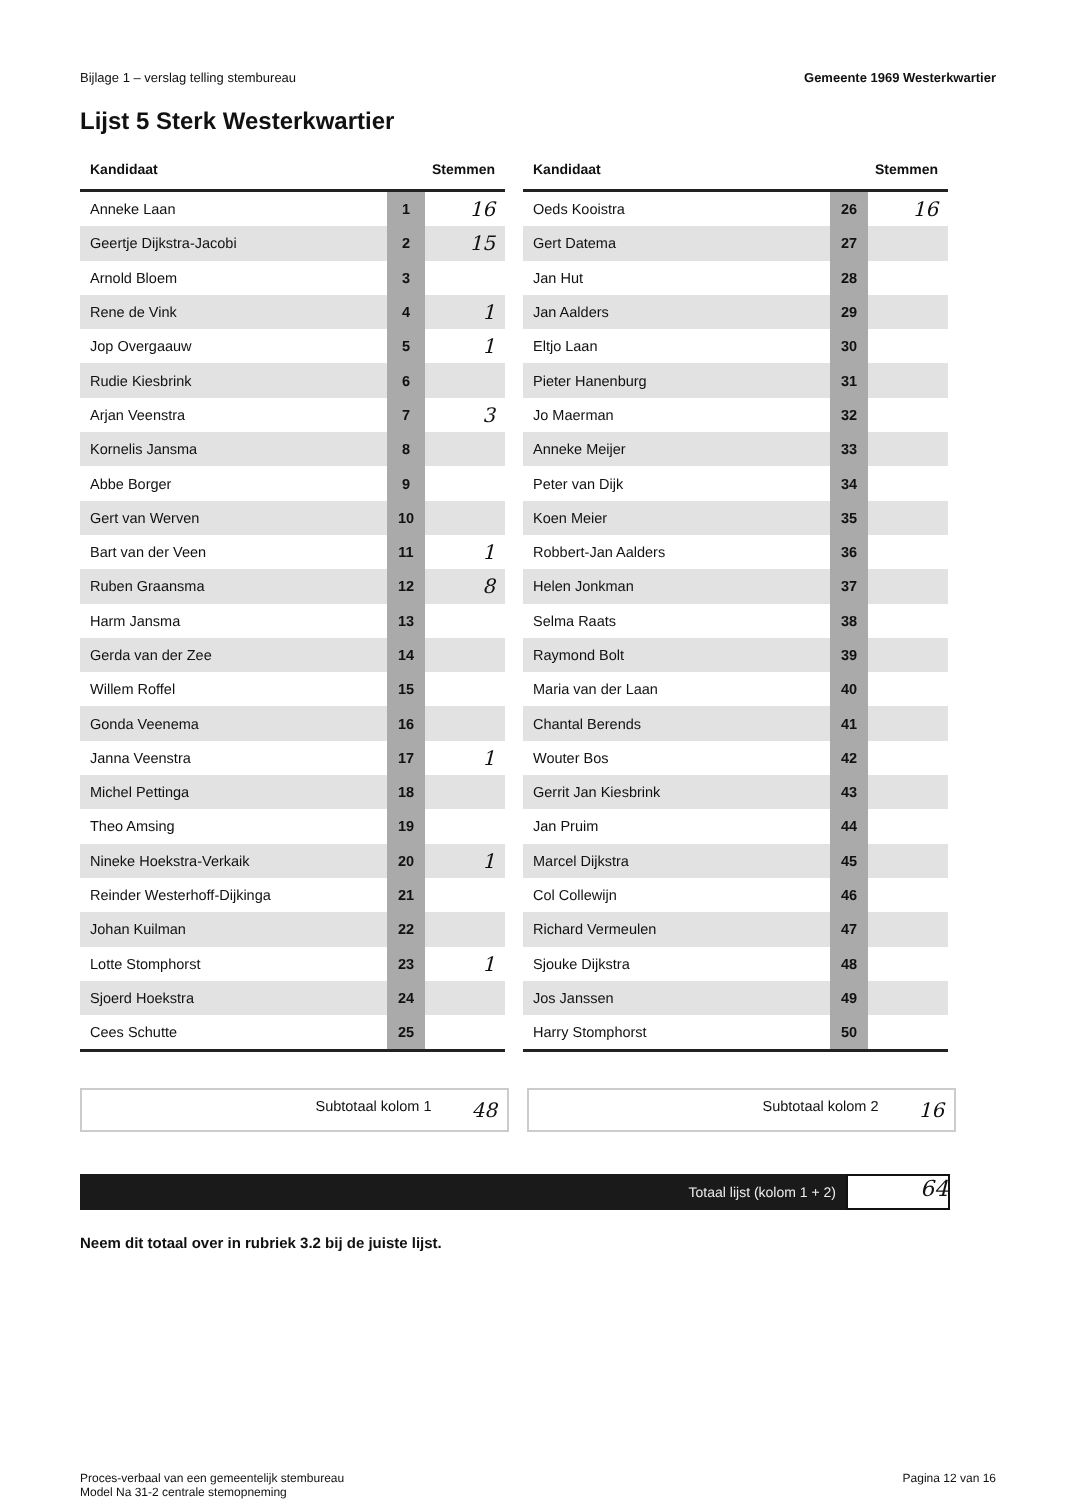Bijlage 1 – verslag telling stembureau
Gemeente 1969 Westerkwartier
Lijst 5 Sterk Westerkwartier
| Kandidaat | Stemmen | |
| --- | --- | --- |
| Anneke Laan | 1 | 16 |
| Geertje Dijkstra-Jacobi | 2 | 15 |
| Arnold Bloem | 3 | |
| Rene de Vink | 4 | 1 |
| Jop Overgaauw | 5 | 1 |
| Rudie Kiesbrink | 6 | |
| Arjan Veenstra | 7 | 3 |
| Kornelis Jansma | 8 | |
| Abbe Borger | 9 | |
| Gert van Werven | 10 | |
| Bart van der Veen | 11 | 1 |
| Ruben Graansma | 12 | 8 |
| Harm Jansma | 13 | |
| Gerda van der Zee | 14 | |
| Willem Roffel | 15 | |
| Gonda Veenema | 16 | |
| Janna Veenstra | 17 | 1 |
| Michel Pettinga | 18 | |
| Theo Amsing | 19 | |
| Nineke Hoekstra-Verkaik | 20 | 1 |
| Reinder Westerhoff-Dijkinga | 21 | |
| Johan Kuilman | 22 | |
| Lotte Stomphorst | 23 | 1 |
| Sjoerd Hoekstra | 24 | |
| Cees Schutte | 25 | |
| Kandidaat | Stemmen | |
| --- | --- | --- |
| Oeds Kooistra | 26 | 16 |
| Gert Datema | 27 | |
| Jan Hut | 28 | |
| Jan Aalders | 29 | |
| Eltjo Laan | 30 | |
| Pieter Hanenburg | 31 | |
| Jo Maerman | 32 | |
| Anneke Meijer | 33 | |
| Peter van Dijk | 34 | |
| Koen Meier | 35 | |
| Robbert-Jan Aalders | 36 | |
| Helen Jonkman | 37 | |
| Selma Raats | 38 | |
| Raymond Bolt | 39 | |
| Maria van der Laan | 40 | |
| Chantal Berends | 41 | |
| Wouter Bos | 42 | |
| Gerrit Jan Kiesbrink | 43 | |
| Jan Pruim | 44 | |
| Marcel Dijkstra | 45 | |
| Col Collewijn | 46 | |
| Richard Vermeulen | 47 | |
| Sjouke Dijkstra | 48 | |
| Jos Janssen | 49 | |
| Harry Stomphorst | 50 | |
Subtotaal kolom 1 48
Subtotaal kolom 2 16
Totaal lijst (kolom 1 + 2) 64
Neem dit totaal over in rubriek 3.2 bij de juiste lijst.
Proces-verbaal van een gemeentelijk stembureau
Model Na 31-2 centrale stemopneming
Pagina 12 van 16